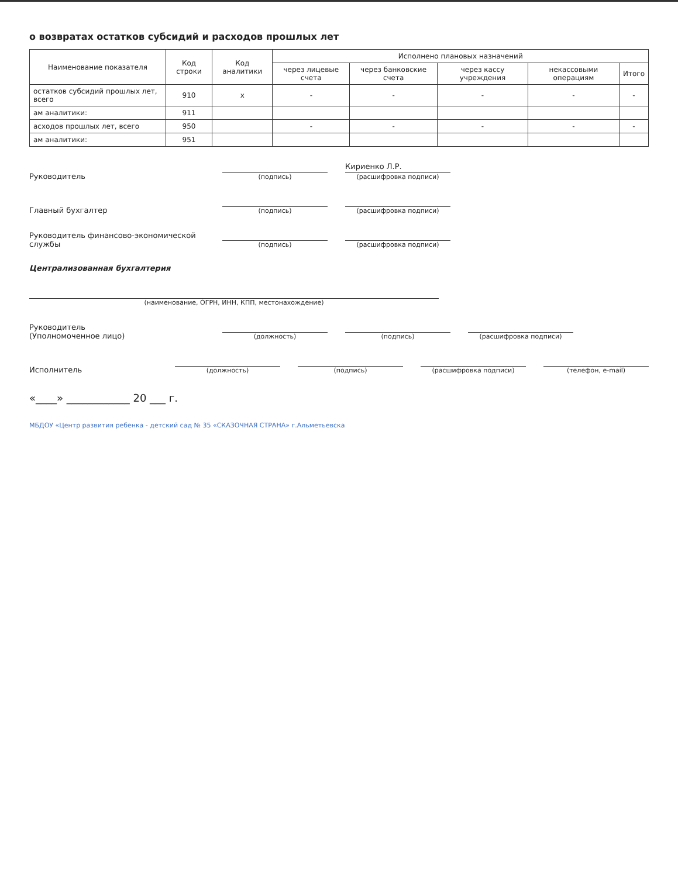о возвратах остатков субсидий и расходов прошлых лет
| Наименование показателя | Код строки | Код аналитики | Исполнено плановых назначений | | | | |
| --- | --- | --- | --- | --- | --- | --- | --- |
| | | | через лицевые счета | через банковские счета | через кассу учреждения | некассовыми операциям | Итого |
| остатков субсидий прошлых лет, всего | 910 | x | - | - | - | - | - |
| ам аналитики: | 911 | | | | | | |
| асходов прошлых лет, всего | 950 | | - | - | - | - | - |
| ам аналитики: | 951 | | | | | | |
Руководитель
(подпись)
Кириенко Л.Р.
(расшифровка подписи)
Главный бухгалтер
(подпись)
(расшифровка подписи)
Руководитель финансово-экономической службы
(подпись)
(расшифровка подписи)
Централизованная бухгалтерия
(наименование, ОГРН, ИНН, КПП, местонахождение)
Руководитель
(Уполномоченное лицо)
(должность)
(подпись)
(расшифровка подписи)
Исполнитель
(должность)
(подпись)
(расшифровка подписи)
(телефон, e-mail)
«____» ____________ 20 ___ г.
МБДОУ «Центр развития ребенка - детский сад № 35 «СКАЗОЧНАЯ СТРАНА» г.Альметьевска